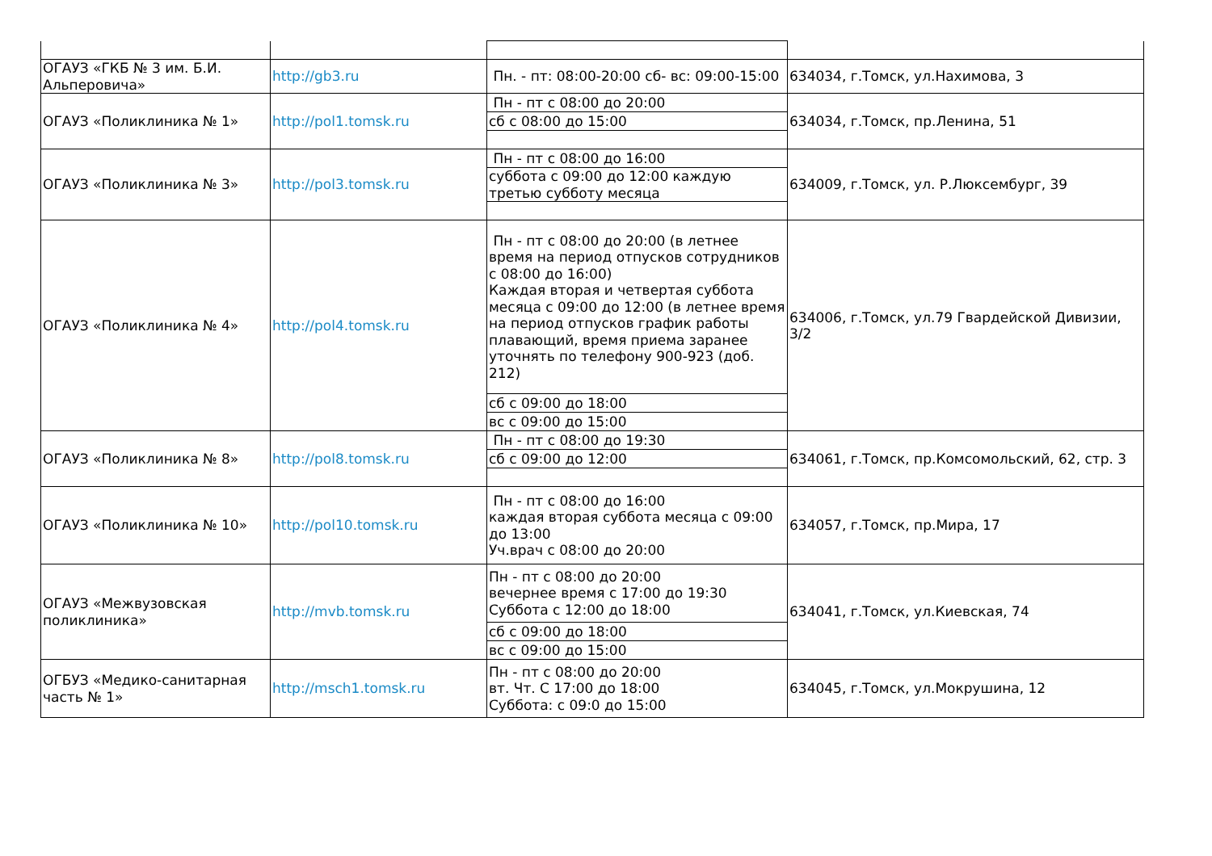| ОГАУЗ «ГКБ № 3 им. Б.И. Альперовича» | http://gb3.ru | Пн. - пт: 08:00-20:00 сб- вс: 09:00-15:00 | 634034, г.Томск, ул.Нахимова, 3 |
| ОГАУЗ «Поликлиника № 1» | http://pol1.tomsk.ru | Пн - пт с 08:00 до 20:00 | 634034, г.Томск, пр.Ленина, 51 |
| | | сб с 08:00 до 15:00 | |
| ОГАУЗ «Поликлиника № 3» | http://pol3.tomsk.ru | Пн - пт с 08:00 до 16:00 | 634009, г.Томск, ул. Р.Люксембург, 39 |
| | | суббота с 09:00 до 12:00 каждую третью субботу месяца | |
| ОГАУЗ «Поликлиника № 4» | http://pol4.tomsk.ru | Пн - пт с 08:00 до 20:00 (в летнее время на период отпусков сотрудников с 08:00 до 16:00) Каждая вторая и четвертая суббота месяца с 09:00 до 12:00 (в летнее время на период отпусков график работы плавающий, время приема заранее уточнять по телефону 900-923 (доб. 212) | 634006, г.Томск, ул.79 Гвардейской Дивизии, 3/2 |
| | | сб с 09:00 до 18:00 | |
| | | вс с 09:00 до 15:00 | |
| ОГАУЗ «Поликлиника № 8» | http://pol8.tomsk.ru | Пн - пт с 08:00 до 19:30 | 634061, г.Томск, пр.Комсомольский, 62, стр. 3 |
| | | сб с 09:00 до 12:00 | |
| ОГАУЗ «Поликлиника № 10» | http://pol10.tomsk.ru | Пн - пт с 08:00 до 16:00 каждая вторая суббота месяца с 09:00 до 13:00 Уч.врач с 08:00 до 20:00 | 634057, г.Томск, пр.Мира, 17 |
| ОГАУЗ «Межвузовская поликлиника» | http://mvb.tomsk.ru | Пн - пт с 08:00 до 20:00 вечернее время с 17:00 до 19:30 Суббота с 12:00 до 18:00 | 634041, г.Томск, ул.Киевская, 74 |
| | | сб с 09:00 до 18:00 | |
| | | вс с 09:00 до 15:00 | |
| ОГБУЗ «Медико-санитарная часть № 1» | http://msch1.tomsk.ru | Пн - пт с 08:00 до 20:00 вт. Чт. С 17:00 до 18:00 Суббота: с 09:0 до 15:00 | 634045, г.Томск, ул.Мокрушина, 12 |